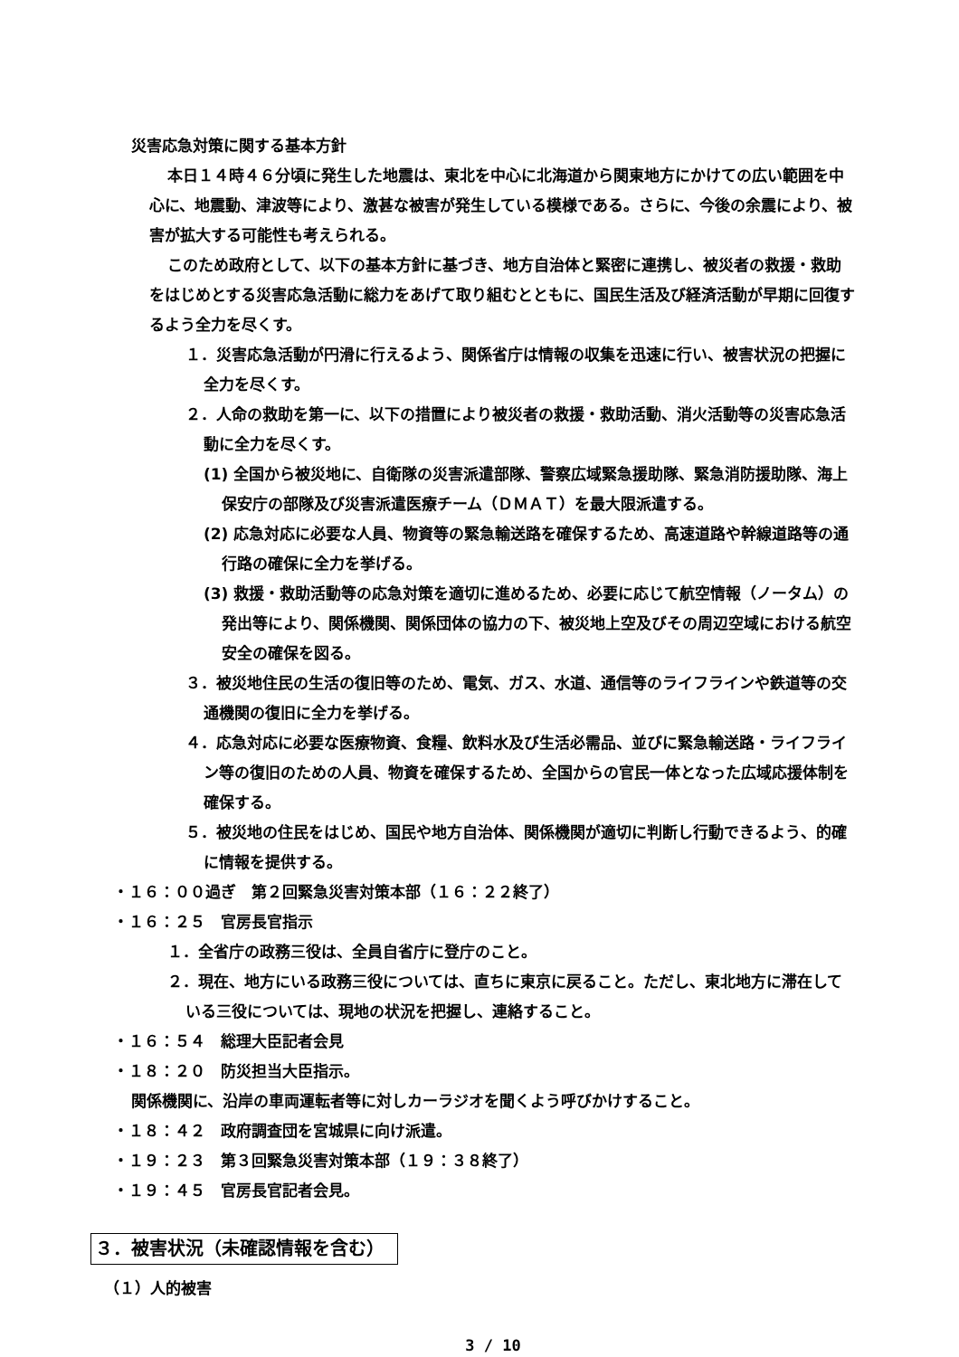災害応急対策に関する基本方針
本日１４時４６分頃に発生した地震は、東北を中心に北海道から関東地方にかけての広い範囲を中心に、地震動、津波等により、激甚な被害が発生している模様である。さらに、今後の余震により、被害が拡大する可能性も考えられる。
このため政府として、以下の基本方針に基づき、地方自治体と緊密に連携し、被災者の救援・救助をはじめとする災害応急活動に総力をあげて取り組むとともに、国民生活及び経済活動が早期に回復するよう全力を尽くす。
１．災害応急活動が円滑に行えるよう、関係省庁は情報の収集を迅速に行い、被害状況の把握に全力を尽くす。
２．人命の救助を第一に、以下の措置により被災者の救援・救助活動、消火活動等の災害応急活動に全力を尽くす。
(1) 全国から被災地に、自衛隊の災害派遣部隊、警察広域緊急援助隊、緊急消防援助隊、海上保安庁の部隊及び災害派遣医療チーム（ＤＭＡＴ）を最大限派遣する。
(2) 応急対応に必要な人員、物資等の緊急輸送路を確保するため、高速道路や幹線道路等の通行路の確保に全力を挙げる。
(3) 救援・救助活動等の応急対策を適切に進めるため、必要に応じて航空情報（ノータム）の発出等により、関係機関、関係団体の協力の下、被災地上空及びその周辺空域における航空安全の確保を図る。
３．被災地住民の生活の復旧等のため、電気、ガス、水道、通信等のライフラインや鉄道等の交通機関の復旧に全力を挙げる。
４．応急対応に必要な医療物資、食糧、飲料水及び生活必需品、並びに緊急輸送路・ライフライン等の復旧のための人員、物資を確保するため、全国からの官民一体となった広域応援体制を確保する。
５．被災地の住民をはじめ、国民や地方自治体、関係機関が適切に判断し行動できるよう、的確に情報を提供する。
・１６：００過ぎ　第２回緊急災害対策本部（１６：２２終了）
・１６：２５　官房長官指示
１．全省庁の政務三役は、全員自省庁に登庁のこと。
２．現在、地方にいる政務三役については、直ちに東京に戻ること。ただし、東北地方に滞在している三役については、現地の状況を把握し、連絡すること。
・１６：５４　総理大臣記者会見
・１８：２０　防災担当大臣指示。
関係機関に、沿岸の車両運転者等に対しカーラジオを聞くよう呼びかけすること。
・１８：４２　政府調査団を宮城県に向け派遣。
・１９：２３　第３回緊急災害対策本部（１９：３８終了）
・１９：４５　官房長官記者会見。
３．被害状況（未確認情報を含む）
（１）人的被害
3 / 10